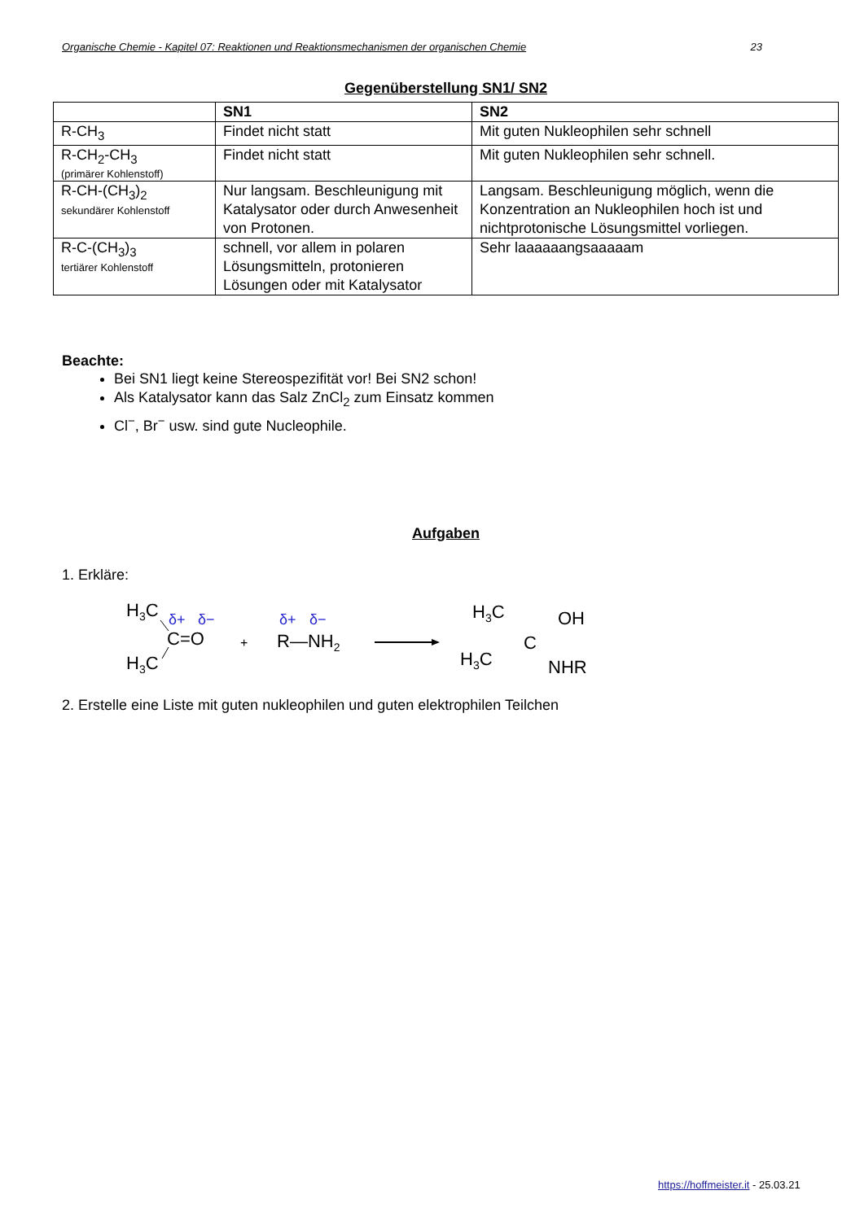Organische Chemie - Kapitel 07: Reaktionen und Reaktionsmechanismen der organischen Chemie 23
Gegenüberstellung SN1/ SN2
| | SN1 | SN2 |
| --- | --- | --- |
| R-CH<sub>3</sub> | Findet nicht statt | Mit guten Nukleophilen sehr schnell |
| R-CH<sub>2</sub>-CH<sub>3</sub> (primärer Kohlenstoff) | Findet nicht statt | Mit guten Nukleophilen sehr schnell. |
| R-CH-(CH<sub>3</sub>)<sub>2</sub> sekundärer Kohlenstoff | Nur langsam. Beschleunigung mit Katalysator oder durch Anwesenheit von Protonen. | Langsam. Beschleunigung möglich, wenn die Konzentration an Nukleophilen hoch ist und nichtprotonische Lösungsmittel vorliegen. |
| R-C-(CH<sub>3</sub>)<sub>3</sub> tertiärer Kohlenstoff | schnell, vor allem in polaren Lösungsmitteln, protonieren Lösungen oder mit Katalysator | Sehr laaaaaangsaaaaam |
Beachte:
Bei SN1 liegt keine Stereospezifität vor! Bei SN2 schon!
Als Katalysator kann das Salz ZnCl<sub>2</sub> zum Einsatz kommen
Cl<sup>−</sup>, Br<sup>−</sup> usw. sind gute Nucleophile.
Aufgaben
1. Erkläre:
H3C
H3C
C=O
δ+
δ−
+
R—NH2
δ+
δ−
H3C
H3C
C
OH
NHR
2. Erstelle eine Liste mit guten nukleophilen und guten elektrophilen Teilchen
https://hoffmeister.it - 25.03.21